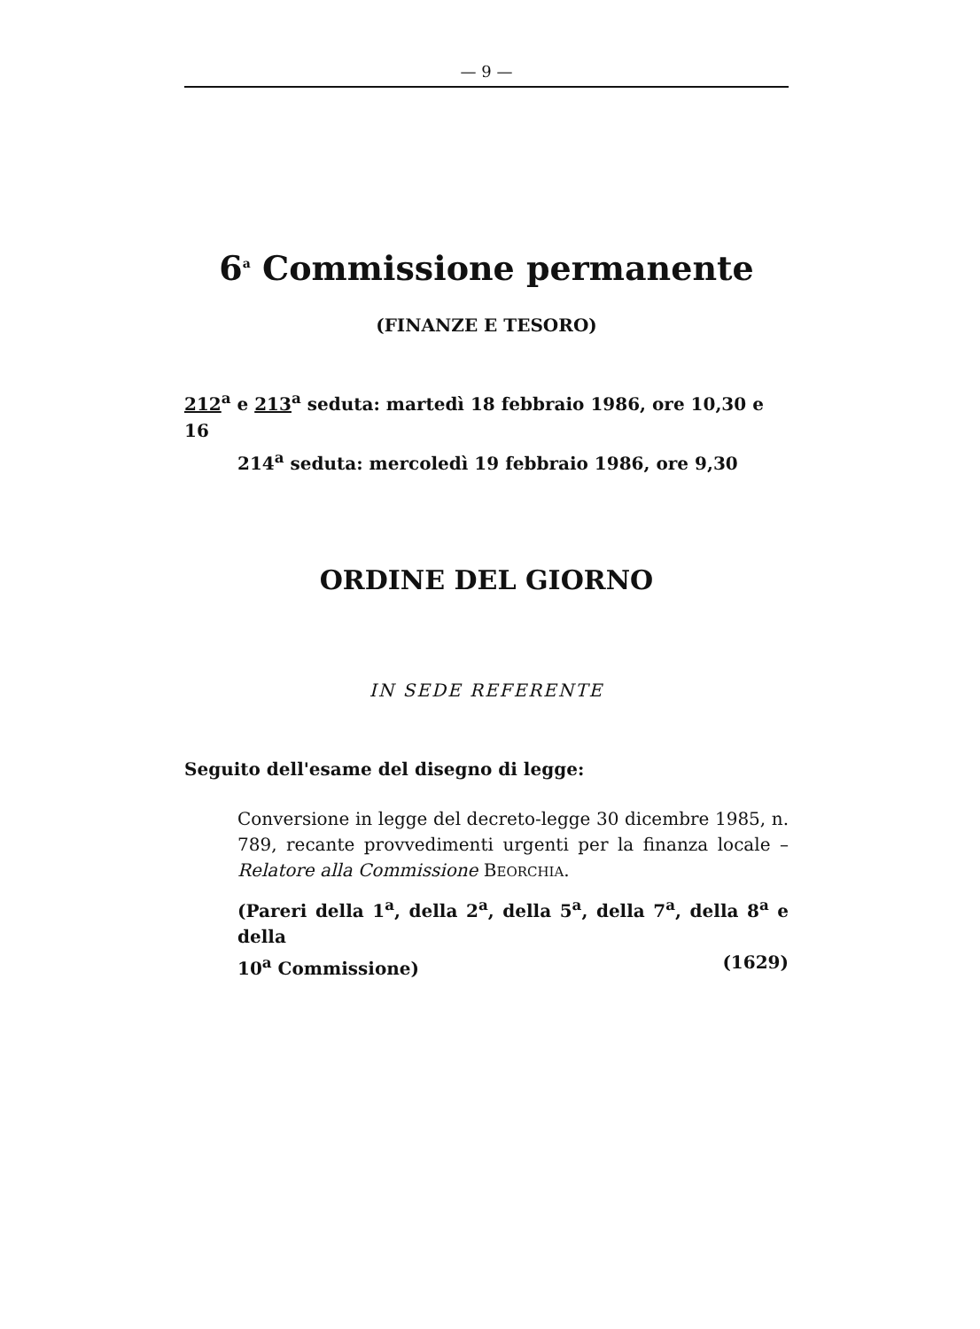— 9 —
6<sup>a</sup> Commissione permanente
(FINANZE E TESORO)
212<sup>a</sup> e 213<sup>a</sup> seduta: martedì 18 febbraio 1986, ore 10,30 e 16
214<sup>a</sup> seduta: mercoledì 19 febbraio 1986, ore 9,30
ORDINE DEL GIORNO
IN SEDE REFERENTE
Seguito dell'esame del disegno di legge:
Conversione in legge del decreto-legge 30 dicembre 1985, n. 789, recante provvedimenti urgenti per la finanza locale – Relatore alla Commissione BEORCHIA.
(Pareri della 1<sup>a</sup>, della 2<sup>a</sup>, della 5<sup>a</sup>, della 7<sup>a</sup>, della 8<sup>a</sup> e della
10<sup>a</sup> Commissione) (1629)